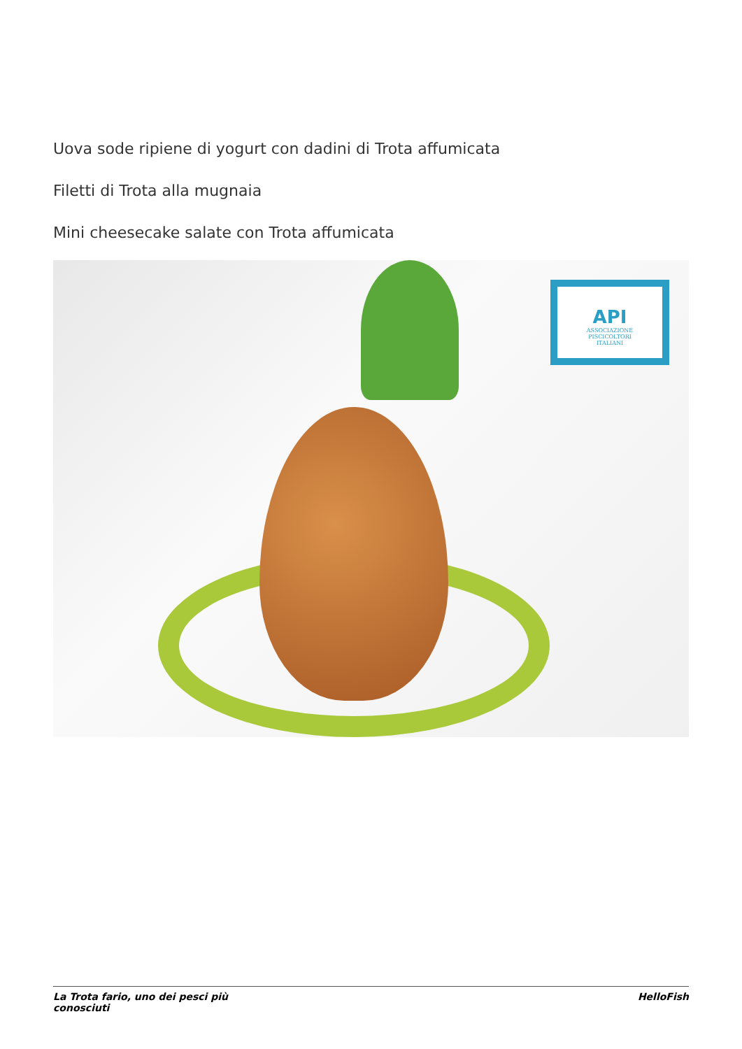Uova sode ripiene di yogurt con dadini di Trota affumicata
Filetti di Trota alla mugnaia
Mini cheesecake salate con Trota affumicata
API
ASSOCIAZIONE
PISCICOLTORI
ITALIANI
La Trota fario, uno dei pesci più
conosciuti
HelloFish